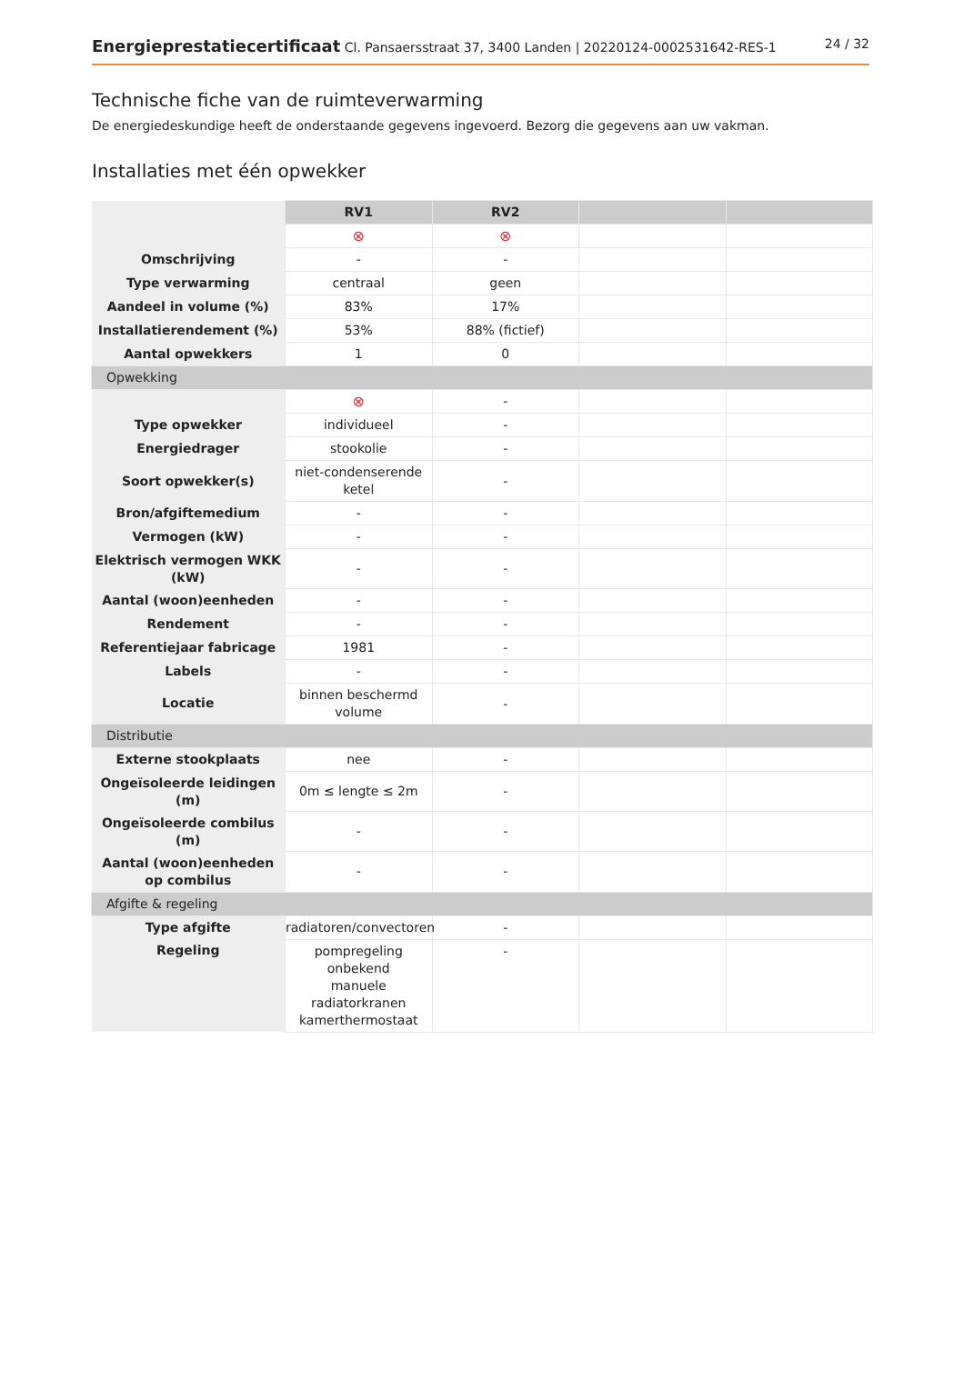Energieprestatiecertificaat Cl. Pansaersstraat 37, 3400 Landen | 20220124-0002531642-RES-1 24 / 32
Technische fiche van de ruimteverwarming
De energiedeskundige heeft de onderstaande gegevens ingevoerd. Bezorg die gegevens aan uw vakman.
Installaties met één opwekker
| | RV1 | RV2 | | |
| --- | --- | --- | --- | --- |
| | ⊗ | ⊗ | | |
| Omschrijving | - | - | | |
| Type verwarming | centraal | geen | | |
| Aandeel in volume (%) | 83% | 17% | | |
| Installatierendement (%) | 53% | 88% (fictief) | | |
| Aantal opwekkers | 1 | 0 | | |
| Opwekking | | | | |
| | ⊗ | - | | |
| Type opwekker | individueel | - | | |
| Energiedrager | stookolie | - | | |
| Soort opwekker(s) | niet-condenserende ketel | - | | |
| Bron/afgiftemedium | - | - | | |
| Vermogen (kW) | - | - | | |
| Elektrisch vermogen WKK (kW) | - | - | | |
| Aantal (woon)eenheden | - | - | | |
| Rendement | - | - | | |
| Referentiejaar fabricage | 1981 | - | | |
| Labels | - | - | | |
| Locatie | binnen beschermd volume | - | | |
| Distributie | | | | |
| Externe stookplaats | nee | - | | |
| Ongeïsoleerde leidingen (m) | 0m ≤ lengte ≤ 2m | - | | |
| Ongeïsoleerde combilus (m) | - | - | | |
| Aantal (woon)eenheden op combilus | - | - | | |
| Afgifte & regeling | | | | |
| Type afgifte | radiatoren/convectoren | - | | |
| Regeling | pompregeling onbekend manuele radiatorkranen kamerthermostaat | - | | |